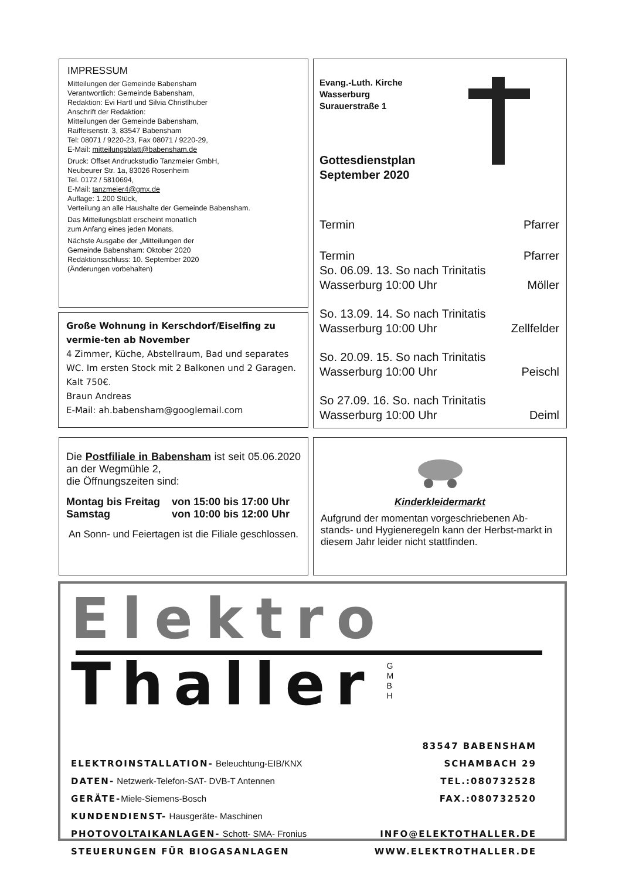IMPRESSUM
Mitteilungen der Gemeinde Babensham
Verantwortlich: Gemeinde Babensham,
Redaktion: Evi Hartl und Silvia Christlhuber
Anschrift der Redaktion:
Mitteilungen der Gemeinde Babensham,
Raiffeisenstr. 3, 83547 Babensham
Tel: 08071 / 9220-23, Fax 08071 / 9220-29,
E-Mail: mitteilungsblatt@babensham.de
Druck: Offset Andruckstudio Tanzmeier GmbH,
Neubeurer Str. 1a, 83026 Rosenheim
Tel. 0172 / 5810694,
E-Mail: tanzmeier4@gmx.de
Auflage: 1.200 Stück,
Verteilung an alle Haushalte der Gemeinde Babensham.
Das Mitteilungsblatt erscheint monatlich
zum Anfang eines jeden Monats.
Nächste Ausgabe der „Mitteilungen der
Gemeinde Babensham: Oktober 2020
Redaktionsschluss: 10. September 2020
(Änderungen vorbehalten)
Große Wohnung in Kerschdorf/Eiselfing zu vermie-ten ab November
4 Zimmer, Küche, Abstellraum, Bad und separates WC. Im ersten Stock mit 2 Balkonen und 2 Garagen. Kalt 750€.
Braun Andreas
E-Mail: ah.babensham@googlemail.com
Evang.-Luth. Kirche
Wasserburg
Surauerstraße 1
Gottesdienstplan
September 2020
Termin Pfarrer
Termin Pfarrer
So. 06.09. 13. So nach Trinitatis
Wasserburg 10:00 Uhr Möller
So. 13.09. 14. So nach Trinitatis
Wasserburg 10:00 Uhr Zellfelder
So. 20.09. 15. So nach Trinitatis
Wasserburg 10:00 Uhr Peischl
So 27.09. 16. So. nach Trinitatis
Wasserburg 10:00 Uhr Deiml
Die Postfiliale in Babensham ist seit 05.06.2020 an der Wegmühle 2,
die Öffnungszeiten sind:
Montag bis Freitag
Samstag von 15:00 bis 17:00 Uhr
von 10:00 bis 12:00 Uhr
An Sonn- und Feiertagen ist die Filiale geschlossen.
Kinderkleidermarkt
Aufgrund der momentan vorgeschriebenen Ab-stands- und Hygieneregeln kann der Herbst-markt in diesem Jahr leider nicht stattfinden.
Elektro
Thaller
G
M
B
H
ELEKTROINSTALLATION- Beleuchtung-EIB/KNX
DATEN- Netzwerk-Telefon-SAT- DVB-T Antennen
GERÄTE-Miele-Siemens-Bosch
KUNDENDIENST- Hausgeräte- Maschinen
PHOTOVOLTAIKANLAGEN- Schott- SMA- Fronius
STEUERUNGEN FÜR BIOGASANLAGEN
83547 BABENSHAM
SCHAMBACH 29
TEL.:080732528
FAX.:080732520
INFO@ELEKTOTHALLER.DE
WWW.ELEKTROTHALLER.DE